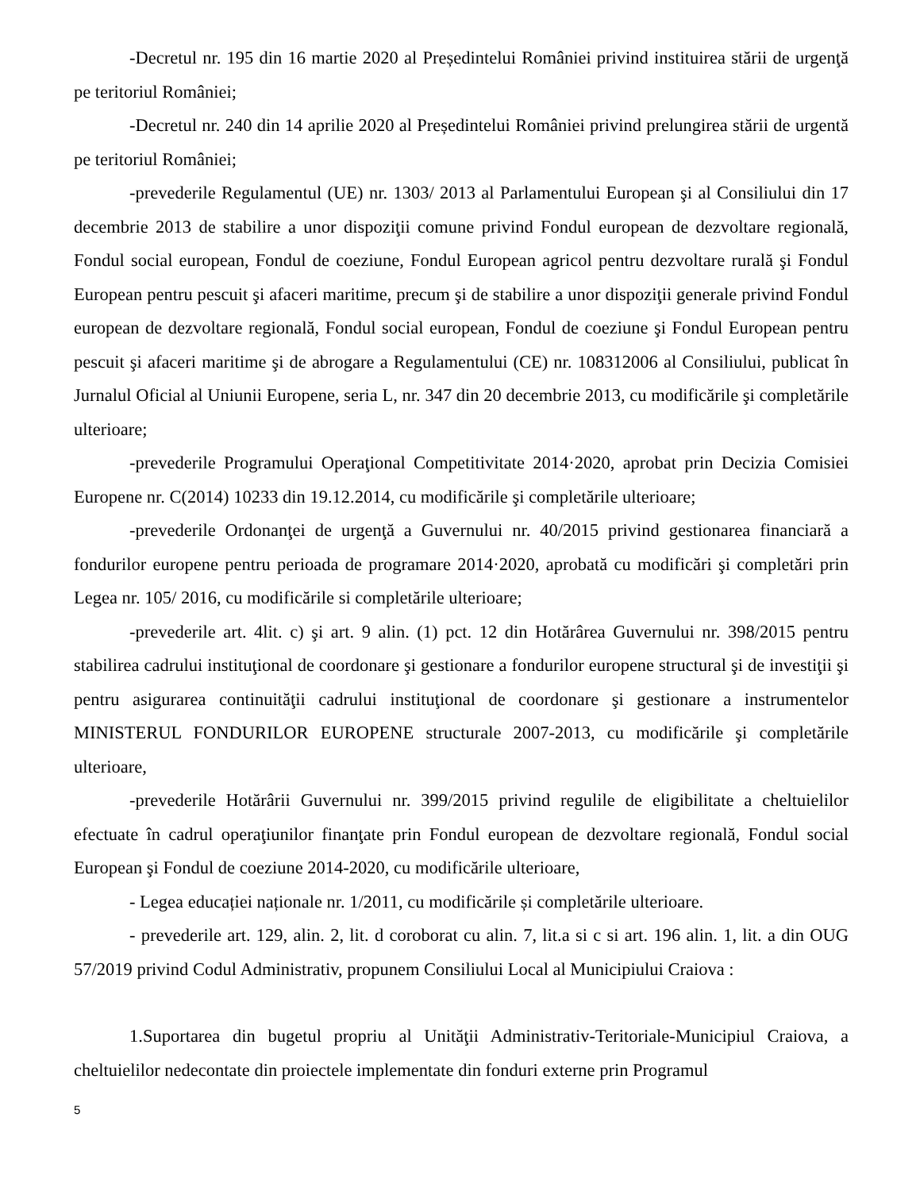-Decretul nr. 195 din 16 martie 2020 al Președintelui României privind instituirea stării de urgenţă pe teritoriul României;
-Decretul nr. 240 din 14 aprilie 2020 al Președintelui României privind prelungirea stării de urgentă pe teritoriul României;
-prevederile Regulamentul (UE) nr. 1303/ 2013 al Parlamentului European şi al Consiliului din 17 decembrie 2013 de stabilire a unor dispoziţii comune privind Fondul european de dezvoltare regională, Fondul social european, Fondul de coeziune, Fondul European agricol pentru dezvoltare rurală şi Fondul European pentru pescuit şi afaceri maritime, precum şi de stabilire a unor dispoziţii generale privind Fondul european de dezvoltare regională, Fondul social european, Fondul de coeziune şi Fondul European pentru pescuit şi afaceri maritime şi de abrogare a Regulamentului (CE) nr. 108312006 al Consiliului, publicat în Jurnalul Oficial al Uniunii Europene, seria L, nr. 347 din 20 decembrie 2013, cu modificările şi completările ulterioare;
-prevederile Programului Operaţional Competitivitate 2014·2020, aprobat prin Decizia Comisiei Europene nr. C(2014) 10233 din 19.12.2014, cu modificările şi completările ulterioare;
-prevederile Ordonanţei de urgenţă a Guvernului nr. 40/2015 privind gestionarea financiară a fondurilor europene pentru perioada de programare 2014·2020, aprobată cu modificări şi completări prin Legea nr. 105/ 2016, cu modificările si completările ulterioare;
-prevederile art. 4lit. c) şi art. 9 alin. (1) pct. 12 din Hotărârea Guvernului nr. 398/2015 pentru stabilirea cadrului instituţional de coordonare şi gestionare a fondurilor europene structural şi de investiţii şi pentru asigurarea continuităţii cadrului instituţional de coordonare şi gestionare a instrumentelor MINISTERUL FONDURILOR EUROPENE structurale 2007-2013, cu modificările şi completările ulterioare,
-prevederile Hotărârii Guvernului nr. 399/2015 privind regulile de eligibilitate a cheltuielilor efectuate în cadrul operaţiunilor finanţate prin Fondul european de dezvoltare regională, Fondul social European şi Fondul de coeziune 2014-2020, cu modificările ulterioare,
- Legea educației naționale nr. 1/2011, cu modificările și completările ulterioare.
- prevederile art. 129, alin. 2, lit. d coroborat cu alin. 7, lit.a si c si art. 196 alin. 1, lit. a din OUG 57/2019 privind Codul Administrativ, propunem Consiliului Local al Municipiului Craiova :
1.Suportarea din bugetul propriu al Unităţii Administrativ-Teritoriale-Municipiul Craiova, a cheltuielilor nedecontate din proiectele implementate din fonduri externe prin Programul
5